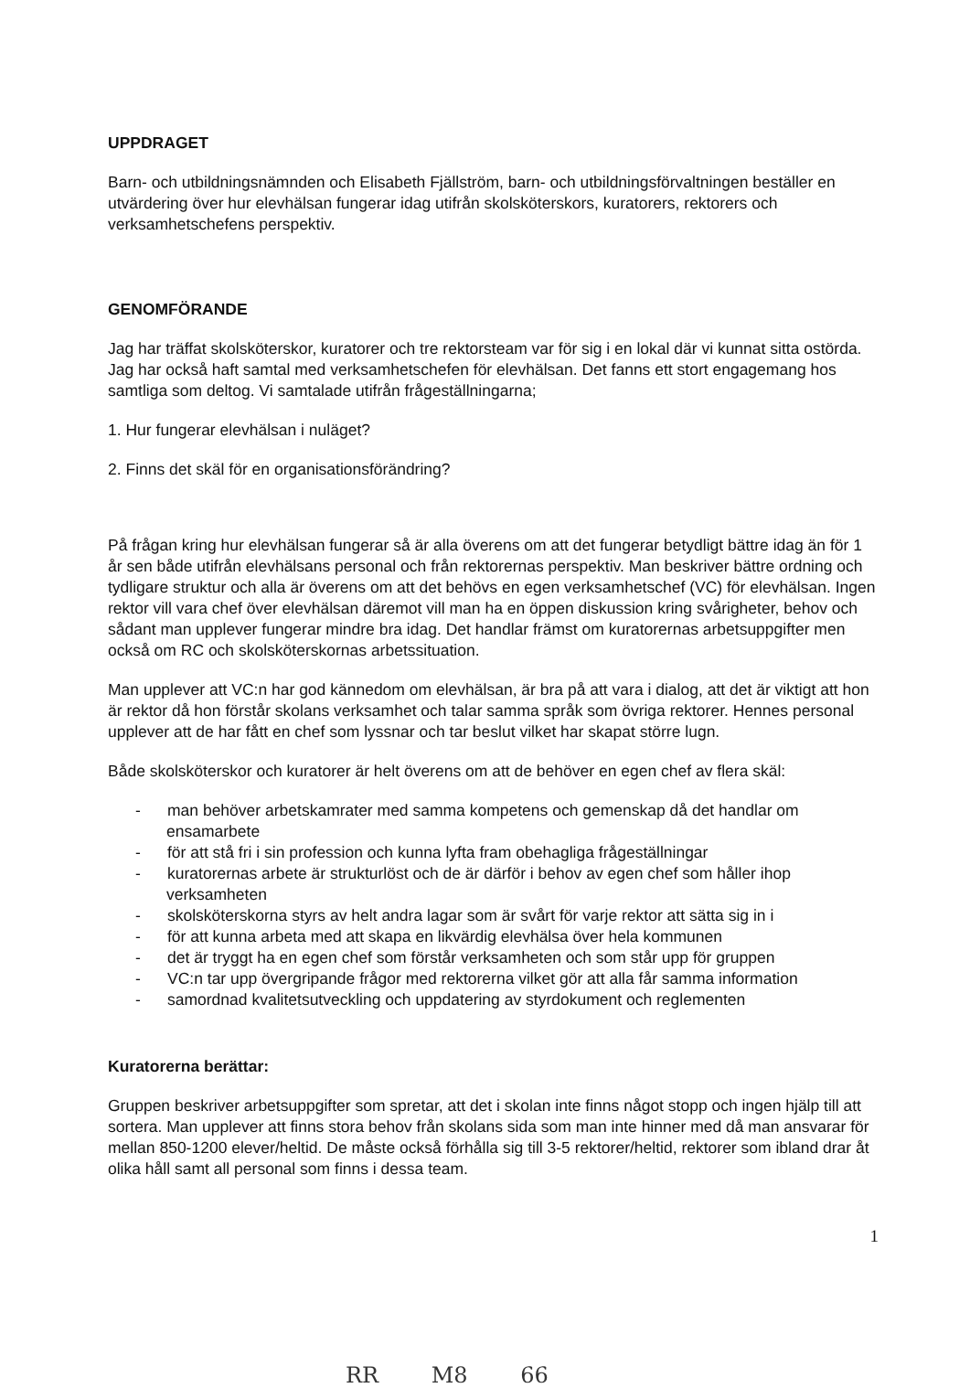UPPDRAGET
Barn- och utbildningsnämnden och Elisabeth Fjällström, barn- och utbildningsförvaltningen beställer en utvärdering över hur elevhälsan fungerar idag utifrån skolsköterskors, kuratorers, rektorers och verksamhetschefens perspektiv.
GENOMFÖRANDE
Jag har träffat skolsköterskor, kuratorer och tre rektorsteam var för sig i en lokal där vi kunnat sitta ostörda. Jag har också haft samtal med verksamhetschefen för elevhälsan. Det fanns ett stort engagemang hos samtliga som deltog. Vi samtalade utifrån frågeställningarna;
1. Hur fungerar elevhälsan i nuläget?
2. Finns det skäl för en organisationsförändring?
På frågan kring hur elevhälsan fungerar så är alla överens om att det fungerar betydligt bättre idag än för 1 år sen både utifrån elevhälsans personal och från rektorernas perspektiv. Man beskriver bättre ordning och tydligare struktur och alla är överens om att det behövs en egen verksamhetschef (VC) för elevhälsan. Ingen rektor vill vara chef över elevhälsan däremot vill man ha en öppen diskussion kring svårigheter, behov och sådant man upplever fungerar mindre bra idag. Det handlar främst om kuratorernas arbetsuppgifter men också om RC och skolsköterskornas arbetssituation.
Man upplever att VC:n har god kännedom om elevhälsan, är bra på att vara i dialog, att det är viktigt att hon är rektor då hon förstår skolans verksamhet och talar samma språk som övriga rektorer. Hennes personal upplever att de har fått en chef som lyssnar och tar beslut vilket har skapat större lugn.
Både skolsköterskor och kuratorer är helt överens om att de behöver en egen chef av flera skäl:
- man behöver arbetskamrater med samma kompetens och gemenskap då det handlar om ensamarbete
- för att stå fri i sin profession och kunna lyfta fram obehagliga frågeställningar
- kuratorernas arbete är strukturlöst och de är därför i behov av egen chef som håller ihop verksamheten
- skolsköterskorna styrs av helt andra lagar som är svårt för varje rektor att sätta sig in i
- för att kunna arbeta med att skapa en likvärdig elevhälsa över hela kommunen
- det är tryggt ha en egen chef som förstår verksamheten och som står upp för gruppen
- VC:n tar upp övergripande frågor med rektorerna vilket gör att alla får samma information
- samordnad kvalitetsutveckling och uppdatering av styrdokument och reglementen
Kuratorerna berättar:
Gruppen beskriver arbetsuppgifter som spretar, att det i skolan inte finns något stopp och ingen hjälp till att sortera. Man upplever att finns stora behov från skolans sida som man inte hinner med då man ansvarar för mellan 850-1200 elever/heltid. De måste också förhålla sig till 3-5 rektorer/heltid, rektorer som ibland drar åt olika håll samt all personal som finns i dessa team.
1
RR M8 66